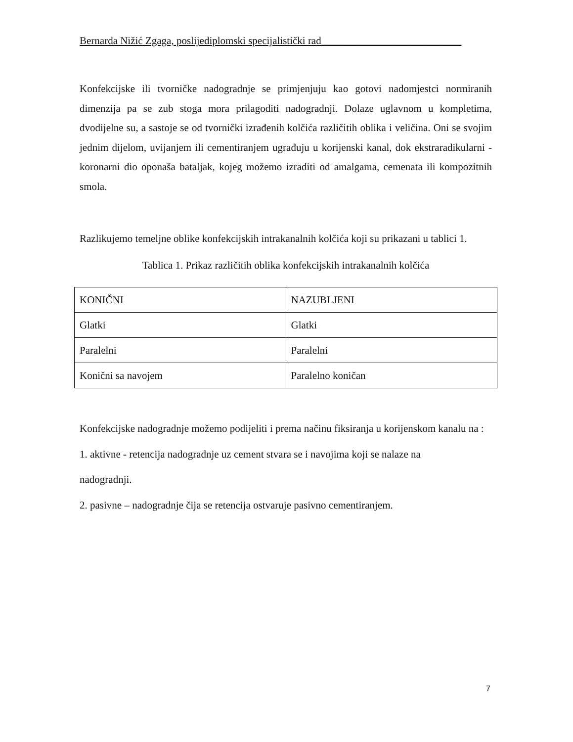Bernarda Nižić Zgaga, poslijediplomski specijalistički rad___________________________
Konfekcijske ili tvorničke nadogradnje se primjenjuju kao gotovi nadomjestci normiranih dimenzija pa se zub stoga mora prilagoditi nadogradnji. Dolaze uglavnom u kompletima, dvodijelne su, a sastoje se od tvornički izrađenih kolčića različitih oblika i veličina. Oni se svojim jednim dijelom, uvijanjem ili cementiranjem ugrađuju u korijenski kanal, dok ekstraradikularni - koronarni dio oponaša bataljak, kojeg možemo izraditi od amalgama, cemenata ili kompozitnih smola.
Razlikujemo temeljne oblike konfekcijskih intrakanalnih kolčića koji su prikazani u tablici 1.
Tablica 1. Prikaz različitih oblika konfekcijskih intrakanalnih kolčića
| KONIČNI | NAZUBLJENI |
| Glatki | Glatki |
| Paralelni | Paralelni |
| Konični sa navojem | Paralelno koničan |
Konfekcijske nadogradnje možemo podijeliti i prema načinu fiksiranja u korijenskom kanalu na :
1. aktivne - retencija nadogradnje uz cement stvara se i navojima koji se nalaze na
nadogradnji.
2. pasivne – nadogradnje čija se retencija ostvaruje pasivno cementiranjem.
7